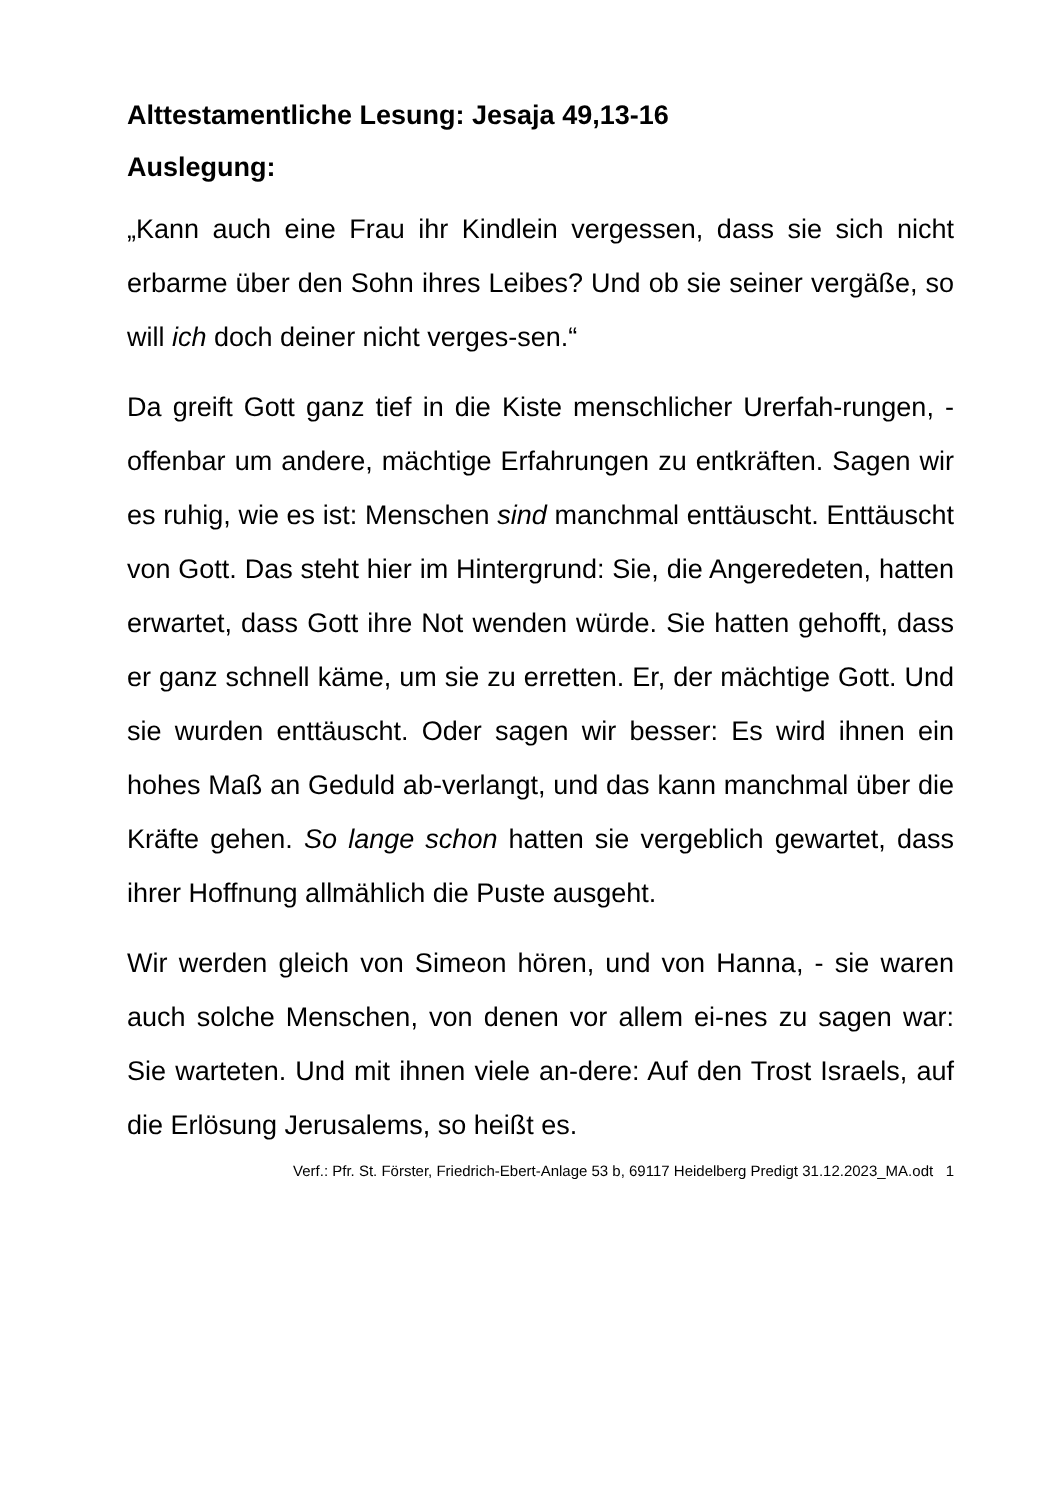Alttestamentliche Lesung: Jesaja 49,13-16
Auslegung:
„Kann auch eine Frau ihr Kindlein vergessen, dass sie sich nicht erbarme über den Sohn ihres Leibes? Und ob sie seiner vergäße, so will ich doch deiner nicht verges-sen.“
Da greift Gott ganz tief in die Kiste menschlicher Urerfah-rungen, - offenbar um andere, mächtige Erfahrungen zu entkräften. Sagen wir es ruhig, wie es ist: Menschen sind manchmal enttäuscht. Enttäuscht von Gott. Das steht hier im Hintergrund: Sie, die Angeredeten, hatten erwartet, dass Gott ihre Not wenden würde. Sie hatten gehofft, dass er ganz schnell käme, um sie zu erretten. Er, der mächtige Gott. Und sie wurden enttäuscht. Oder sagen wir besser: Es wird ihnen ein hohes Maß an Geduld ab-verlangt, und das kann manchmal über die Kräfte gehen. So lange schon hatten sie vergeblich gewartet, dass ihrer Hoffnung allmählich die Puste ausgeht.
Wir werden gleich von Simeon hören, und von Hanna, - sie waren auch solche Menschen, von denen vor allem ei-nes zu sagen war: Sie warteten. Und mit ihnen viele an-dere: Auf den Trost Israels, auf die Erlösung Jerusalems, so heißt es.
Verf.: Pfr. St. Förster, Friedrich-Ebert-Anlage 53 b, 69117 Heidelberg Predigt 31.12.2023_MA.odt 1